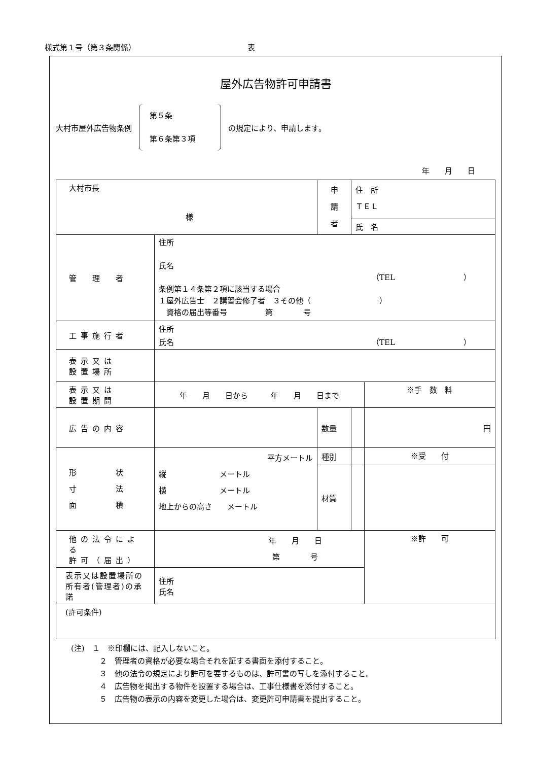様式第１号（第３条関係） 表
屋外広告物許可申請書
大村市屋外広告物条例
第５条
第６条第３項
の規定により、申請します。
年　　月　　日
| 大村市長 様 | | 申 請 者 | 住 所 ＴＥＬ | |
| | | | 氏 名 | |
| 管 理 者 | 住所 氏名 （TEL ） 条例第１４条第２項に該当する場合 １屋外広告士 ２講習会修了者 ３その他（ ） 資格の届出等番号 第 号 | | | |
| 工事施行者 | 住所 氏名 （TEL ） | | | |
| 表示又は 設置場所 | | | | |
| 表示又は 設置期間 | 年 月 日から 年 月 日まで | | | ※手 数 料 |
| 広告の内容 | | 数量 | | 円 |
| 形 状 寸 法 面 積 | 平方メートル 縦 メートル 横 メートル 地上からの高さ メートル | 種別 | | ※受 付 |
| | | 材質 | | |
| 他の法令による 許可（届出） | 年 月 日 第 号 | | | ※許 可 |
| 表示又は設置場所の所有者(管理者)の承諾 | 住所 氏名 | | | |
| (許可条件) | | | | |
(注)　１　※印欄には、記入しないこと。
２　管理者の資格が必要な場合それを証する書面を添付すること。
３　他の法令の規定により許可を要するものは、許可書の写しを添付すること。
４　広告物を掲出する物件を設置する場合は、工事仕様書を添付すること。
５　広告物の表示の内容を変更した場合は、変更許可申請書を提出すること。